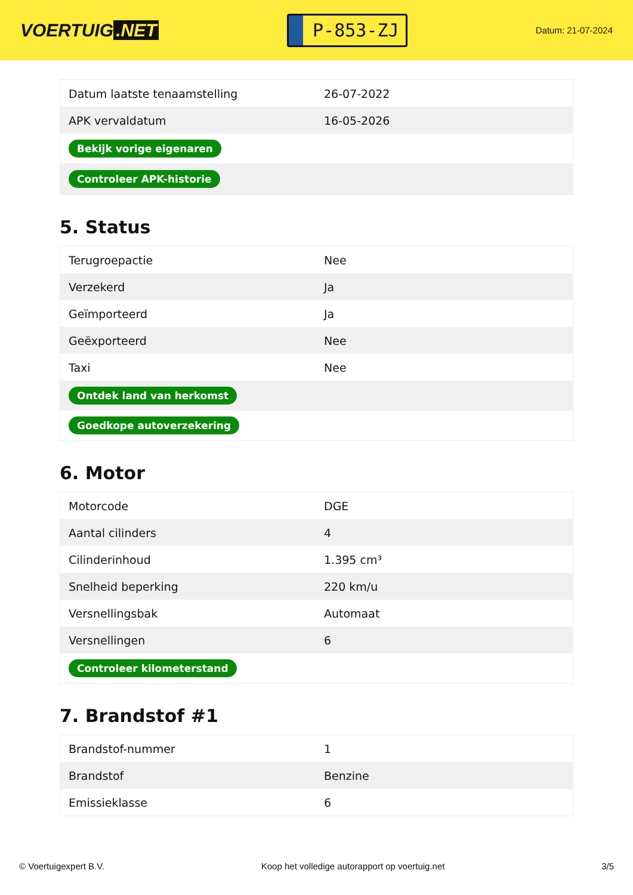VOERTUIG.NET
P-853-ZJ
Datum: 21-07-2024
| Datum laatste tenaamstelling | 26-07-2022 |
| APK vervaldatum | 16-05-2026 |
| Bekijk vorige eigenaren | |
| Controleer APK-historie | |
5. Status
| Terugroepactie | Nee |
| Verzekerd | Ja |
| Geïmporteerd | Ja |
| Geëxporteerd | Nee |
| Taxi | Nee |
| Ontdek land van herkomst | |
| Goedkope autoverzekering | |
6. Motor
| Motorcode | DGE |
| Aantal cilinders | 4 |
| Cilinderinhoud | 1.395 cm³ |
| Snelheid beperking | 220 km/u |
| Versnellingsbak | Automaat |
| Versnellingen | 6 |
| Controleer kilometerstand | |
7. Brandstof #1
| Brandstof-nummer | 1 |
| Brandstof | Benzine |
| Emissieklasse | 6 |
© Voertuigexpert B.V. Koop het volledige autorapport op voertuig.net 3/5